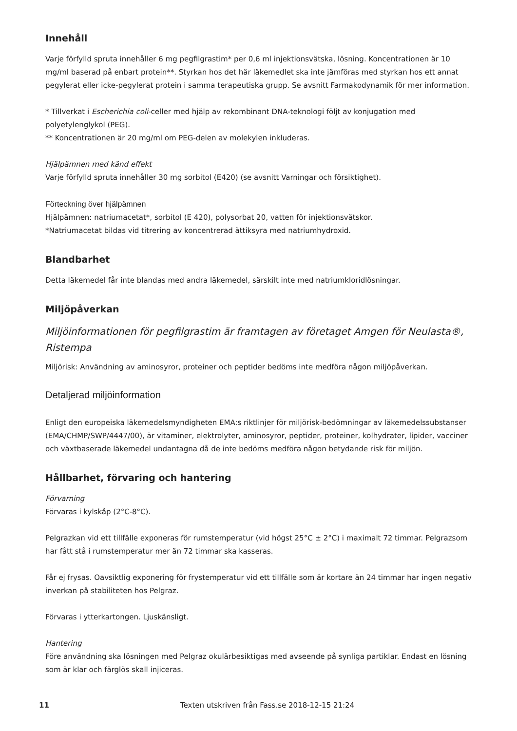Innehåll
Varje förfylld spruta innehåller 6 mg pegfilgrastim* per 0,6 ml injektionsvätska, lösning. Koncentrationen är 10 mg/ml baserad på enbart protein**. Styrkan hos det här läkemedlet ska inte jämföras med styrkan hos ett annat pegylerat eller icke-pegylerat protein i samma terapeutiska grupp. Se avsnitt Farmakodynamik för mer information.
* Tillverkat i Escherichia coli-celler med hjälp av rekombinant DNA-teknologi följt av konjugation med polyetylenglykol (PEG).
** Koncentrationen är 20 mg/ml om PEG-delen av molekylen inkluderas.
Hjälpämnen med känd effekt
Varje förfylld spruta innehåller 30 mg sorbitol (E420) (se avsnitt Varningar och försiktighet).
Förteckning över hjälpämnen
Hjälpämnen: natriumacetat*, sorbitol (E 420), polysorbat 20, vatten för injektionsvätskor.
*Natriumacetat bildas vid titrering av koncentrerad ättiksyra med natriumhydroxid.
Blandbarhet
Detta läkemedel får inte blandas med andra läkemedel, särskilt inte med natriumkloridlösningar.
Miljöpåverkan
Miljöinformationen för pegfilgrastim är framtagen av företaget Amgen för Neulasta®, Ristempa
Miljörisk: Användning av aminosyror, proteiner och peptider bedöms inte medföra någon miljöpåverkan.
Detaljerad miljöinformation
Enligt den europeiska läkemedelsmyndigheten EMA:s riktlinjer för miljörisk-bedömningar av läkemedelssubstanser (EMA/CHMP/SWP/4447/00), är vitaminer, elektrolyter, aminosyror, peptider, proteiner, kolhydrater, lipider, vacciner och växtbaserade läkemedel undantagna då de inte bedöms medföra någon betydande risk för miljön.
Hållbarhet, förvaring och hantering
Förvarning
Förvaras i kylskåp (2°C-8°C).
Pelgrazkan vid ett tillfälle exponeras för rumstemperatur (vid högst 25°C ± 2°C) i maximalt 72 timmar. Pelgrazsom har fått stå i rumstemperatur mer än 72 timmar ska kasseras.
Får ej frysas. Oavsiktlig exponering för frystemperatur vid ett tillfälle som är kortare än 24 timmar har ingen negativ inverkan på stabiliteten hos Pelgraz.
Förvaras i ytterkartongen. Ljuskänsligt.
Hantering
Före användning ska lösningen med Pelgraz okulärbesiktigas med avseende på synliga partiklar. Endast en lösning som är klar och färglös skall injiceras.
11 Texten utskriven från Fass.se 2018-12-15 21:24